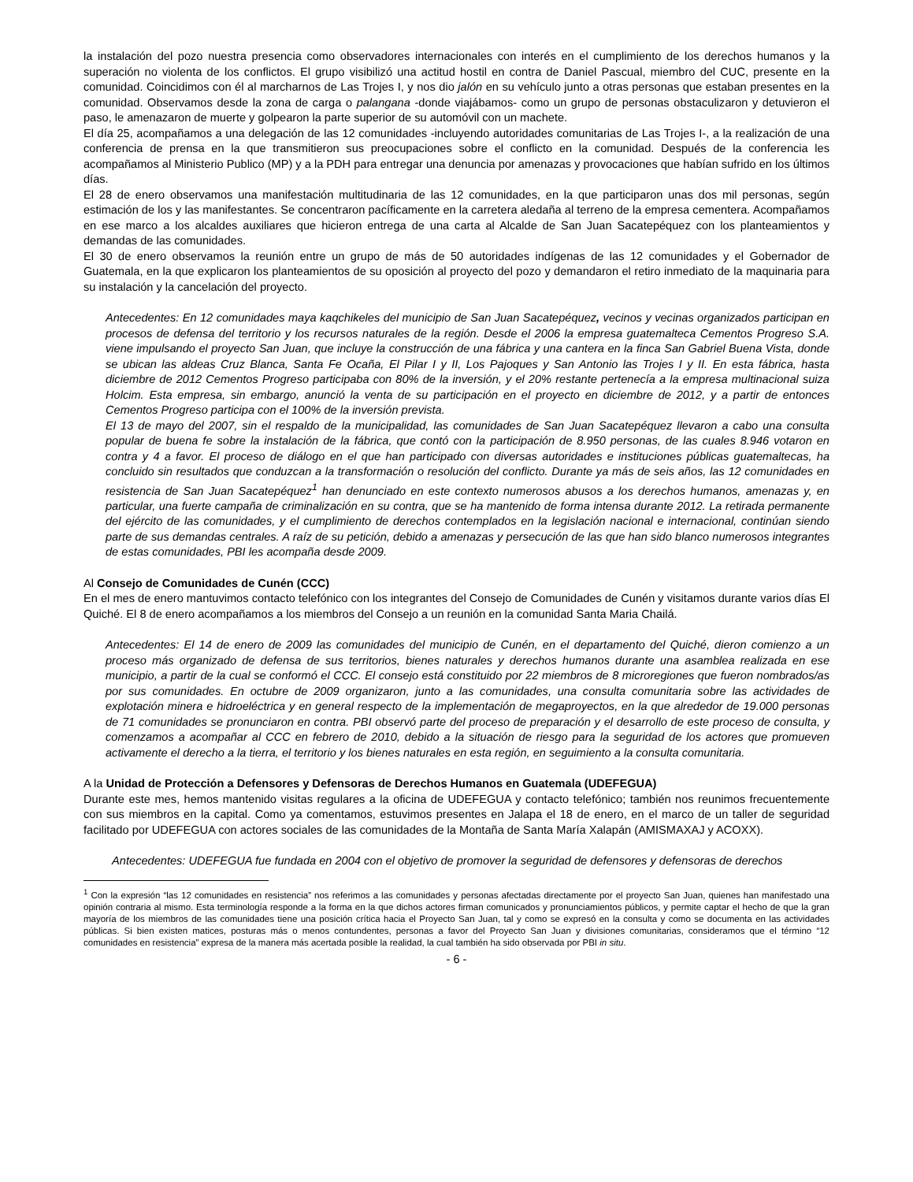la instalación del pozo nuestra presencia como observadores internacionales con interés en el cumplimiento de los derechos humanos y la superación no violenta de los conflictos. El grupo visibilizó una actitud hostil en contra de Daniel Pascual, miembro del CUC, presente en la comunidad. Coincidimos con él al marcharnos de Las Trojes I, y nos dio jalón en su vehículo junto a otras personas que estaban presentes en la comunidad. Observamos desde la zona de carga o palangana -donde viajábamos- como un grupo de personas obstaculizaron y detuvieron el paso, le amenazaron de muerte y golpearon la parte superior de su automóvil con un machete.
El día 25, acompañamos a una delegación de las 12 comunidades -incluyendo autoridades comunitarias de Las Trojes I-, a la realización de una conferencia de prensa en la que transmitieron sus preocupaciones sobre el conflicto en la comunidad. Después de la conferencia les acompañamos al Ministerio Publico (MP) y a la PDH para entregar una denuncia por amenazas y provocaciones que habían sufrido en los últimos días.
El 28 de enero observamos una manifestación multitudinaria de las 12 comunidades, en la que participaron unas dos mil personas, según estimación de los y las manifestantes. Se concentraron pacíficamente en la carretera aledaña al terreno de la empresa cementera. Acompañamos en ese marco a los alcaldes auxiliares que hicieron entrega de una carta al Alcalde de San Juan Sacatepéquez con los planteamientos y demandas de las comunidades.
El 30 de enero observamos la reunión entre un grupo de más de 50 autoridades indígenas de las 12 comunidades y el Gobernador de Guatemala, en la que explicaron los planteamientos de su oposición al proyecto del pozo y demandaron el retiro inmediato de la maquinaria para su instalación y la cancelación del proyecto.
Antecedentes: En 12 comunidades maya kaqchikeles del municipio de San Juan Sacatepéquez, vecinos y vecinas organizados participan en procesos de defensa del territorio y los recursos naturales de la región. Desde el 2006 la empresa guatemalteca Cementos Progreso S.A. viene impulsando el proyecto San Juan, que incluye la construcción de una fábrica y una cantera en la finca San Gabriel Buena Vista, donde se ubican las aldeas Cruz Blanca, Santa Fe Ocaña, El Pilar I y II, Los Pajoques y San Antonio las Trojes I y II. En esta fábrica, hasta diciembre de 2012 Cementos Progreso participaba con 80% de la inversión, y el 20% restante pertenecía a la empresa multinacional suiza Holcim. Esta empresa, sin embargo, anunció la venta de su participación en el proyecto en diciembre de 2012, y a partir de entonces Cementos Progreso participa con el 100% de la inversión prevista.
El 13 de mayo del 2007, sin el respaldo de la municipalidad, las comunidades de San Juan Sacatepéquez llevaron a cabo una consulta popular de buena fe sobre la instalación de la fábrica, que contó con la participación de 8.950 personas, de las cuales 8.946 votaron en contra y 4 a favor. El proceso de diálogo en el que han participado con diversas autoridades e instituciones públicas guatemaltecas, ha concluido sin resultados que conduzcan a la transformación o resolución del conflicto. Durante ya más de seis años, las 12 comunidades en resistencia de San Juan Sacatepéquez<sup>1</sup> han denunciado en este contexto numerosos abusos a los derechos humanos, amenazas y, en particular, una fuerte campaña de criminalización en su contra, que se ha mantenido de forma intensa durante 2012. La retirada permanente del ejército de las comunidades, y el cumplimiento de derechos contemplados en la legislación nacional e internacional, continúan siendo parte de sus demandas centrales. A raíz de su petición, debido a amenazas y persecución de las que han sido blanco numerosos integrantes de estas comunidades, PBI les acompaña desde 2009.
Al Consejo de Comunidades de Cunén (CCC)
En el mes de enero mantuvimos contacto telefónico con los integrantes del Consejo de Comunidades de Cunén y visitamos durante varios días El Quiché. El 8 de enero acompañamos a los miembros del Consejo a un reunión en la comunidad Santa Maria Chailá.
Antecedentes: El 14 de enero de 2009 las comunidades del municipio de Cunén, en el departamento del Quiché, dieron comienzo a un proceso más organizado de defensa de sus territorios, bienes naturales y derechos humanos durante una asamblea realizada en ese municipio, a partir de la cual se conformó el CCC. El consejo está constituido por 22 miembros de 8 microregiones que fueron nombrados/as por sus comunidades. En octubre de 2009 organizaron, junto a las comunidades, una consulta comunitaria sobre las actividades de explotación minera e hidroeléctrica y en general respecto de la implementación de megaproyectos, en la que alrededor de 19.000 personas de 71 comunidades se pronunciaron en contra. PBI observó parte del proceso de preparación y el desarrollo de este proceso de consulta, y comenzamos a acompañar al CCC en febrero de 2010, debido a la situación de riesgo para la seguridad de los actores que promueven activamente el derecho a la tierra, el territorio y los bienes naturales en esta región, en seguimiento a la consulta comunitaria.
A la Unidad de Protección a Defensores y Defensoras de Derechos Humanos en Guatemala (UDEFEGUA)
Durante este mes, hemos mantenido visitas regulares a la oficina de UDEFEGUA y contacto telefónico; también nos reunimos frecuentemente con sus miembros en la capital. Como ya comentamos, estuvimos presentes en Jalapa el 18 de enero, en el marco de un taller de seguridad facilitado por UDEFEGUA con actores sociales de las comunidades de la Montaña de Santa María Xalapán (AMISMAXAJ y ACOXX).
Antecedentes: UDEFEGUA fue fundada en 2004 con el objetivo de promover la seguridad de defensores y defensoras de derechos
<sup>1</sup> Con la expresión “las 12 comunidades en resistencia” nos referimos a las comunidades y personas afectadas directamente por el proyecto San Juan, quienes han manifestado una opinión contraria al mismo. Esta terminología responde a la forma en la que dichos actores firman comunicados y pronunciamientos públicos, y permite captar el hecho de que la gran mayoría de los miembros de las comunidades tiene una posición crítica hacia el Proyecto San Juan, tal y como se expresó en la consulta y como se documenta en las actividades públicas. Si bien existen matices, posturas más o menos contundentes, personas a favor del Proyecto San Juan y divisiones comunitarias, consideramos que el término “12 comunidades en resistencia” expresa de la manera más acertada posible la realidad, la cual también ha sido observada por PBI in situ.
- 6 -